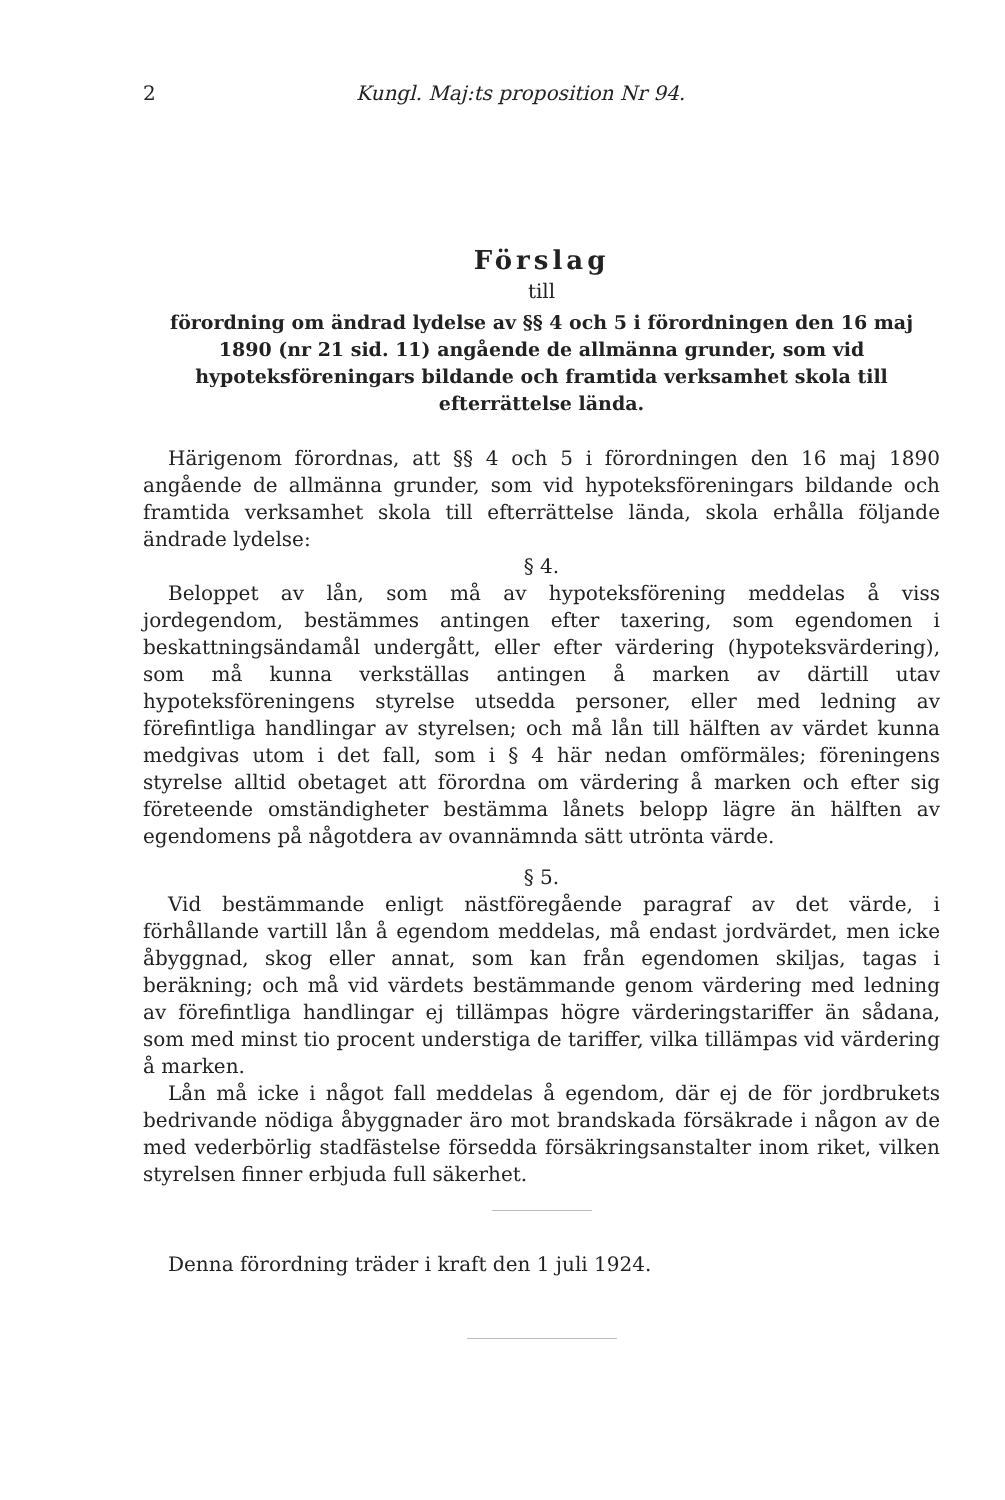2 Kungl. Maj:ts proposition Nr 94.
Förslag
till
förordning om ändrad lydelse av §§ 4 och 5 i förordningen den 16 maj 1890 (nr 21 sid. 11) angående de allmänna grunder, som vid hypoteksföreningars bildande och framtida verksamhet skola till efterrättelse lända.
Härigenom förordnas, att §§ 4 och 5 i förordningen den 16 maj 1890 angående de allmänna grunder, som vid hypoteksföreningars bildande och framtida verksamhet skola till efterrättelse lända, skola erhålla följande ändrade lydelse:
§ 4.
Beloppet av lån, som må av hypoteksförening meddelas å viss jordegendom, bestämmes antingen efter taxering, som egendomen i beskattningsändamål undergått, eller efter värdering (hypoteksvärdering), som må kunna verkställas antingen å marken av därtill utav hypoteksföreningens styrelse utsedda personer, eller med ledning av förefintliga handlingar av styrelsen; och må lån till hälften av värdet kunna medgivas utom i det fall, som i § 4 här nedan omförmäles; föreningens styrelse alltid obetaget att förordna om värdering å marken och efter sig företeende omständigheter bestämma lånets belopp lägre än hälften av egendomens på någotdera av ovannämnda sätt utrönta värde.
§ 5.
Vid bestämmande enligt nästföregående paragraf av det värde, i förhållande vartill lån å egendom meddelas, må endast jordvärdet, men icke åbyggnad, skog eller annat, som kan från egendomen skiljas, tagas i beräkning; och må vid värdets bestämmande genom värdering med ledning av förefintliga handlingar ej tillämpas högre värderingstariffer än sådana, som med minst tio procent understiga de tariffer, vilka tillämpas vid värdering å marken.
Lån må icke i något fall meddelas å egendom, där ej de för jordbrukets bedrivande nödiga åbyggnader äro mot brandskada försäkrade i någon av de med vederbörlig stadfästelse försedda försäkringsanstalter inom riket, vilken styrelsen finner erbjuda full säkerhet.
Denna förordning träder i kraft den 1 juli 1924.